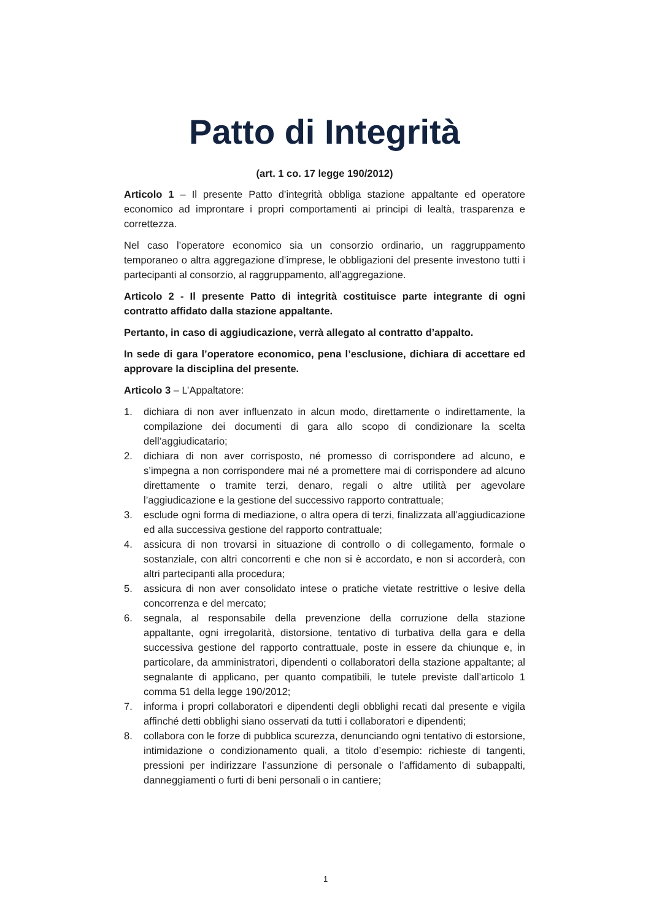Patto di Integrità
(art. 1 co. 17 legge 190/2012)
Articolo 1 – Il presente Patto d’integrità obbliga stazione appaltante ed operatore economico ad improntare i propri comportamenti ai principi di lealtà, trasparenza e correttezza.
Nel caso l’operatore economico sia un consorzio ordinario, un raggruppamento temporaneo o altra aggregazione d’imprese, le obbligazioni del presente investono tutti i partecipanti al consorzio, al raggruppamento, all’aggregazione.
Articolo 2 - Il presente Patto di integrità costituisce parte integrante di ogni contratto affidato dalla stazione appaltante.
Pertanto, in caso di aggiudicazione, verrà allegato al contratto d’appalto.
In sede di gara l’operatore economico, pena l’esclusione, dichiara di accettare ed approvare la disciplina del presente.
Articolo 3 – L’Appaltatore:
1. dichiara di non aver influenzato in alcun modo, direttamente o indirettamente, la compilazione dei documenti di gara allo scopo di condizionare la scelta dell’aggiudicatario;
2. dichiara di non aver corrisposto, né promesso di corrispondere ad alcuno, e s’impegna a non corrispondere mai né a promettere mai di corrispondere ad alcuno direttamente o tramite terzi, denaro, regali o altre utilità per agevolare l’aggiudicazione e la gestione del successivo rapporto contrattuale;
3. esclude ogni forma di mediazione, o altra opera di terzi, finalizzata all’aggiudicazione ed alla successiva gestione del rapporto contrattuale;
4. assicura di non trovarsi in situazione di controllo o di collegamento, formale o sostanziale, con altri concorrenti e che non si è accordato, e non si accorderà, con altri partecipanti alla procedura;
5. assicura di non aver consolidato intese o pratiche vietate restrittive o lesive della concorrenza e del mercato;
6. segnala, al responsabile della prevenzione della corruzione della stazione appaltante, ogni irregolarità, distorsione, tentativo di turbativa della gara e della successiva gestione del rapporto contrattuale, poste in essere da chiunque e, in particolare, da amministratori, dipendenti o collaboratori della stazione appaltante; al segnalante di applicano, per quanto compatibili, le tutele previste dall’articolo 1 comma 51 della legge 190/2012;
7. informa i propri collaboratori e dipendenti degli obblighi recati dal presente e vigila affinché detti obblighi siano osservati da tutti i collaboratori e dipendenti;
8. collabora con le forze di pubblica scurezza, denunciando ogni tentativo di estorsione, intimidazione o condizionamento quali, a titolo d’esempio: richieste di tangenti, pressioni per indirizzare l’assunzione di personale o l’affidamento di subappalti, danneggiamenti o furti di beni personali o in cantiere;
1